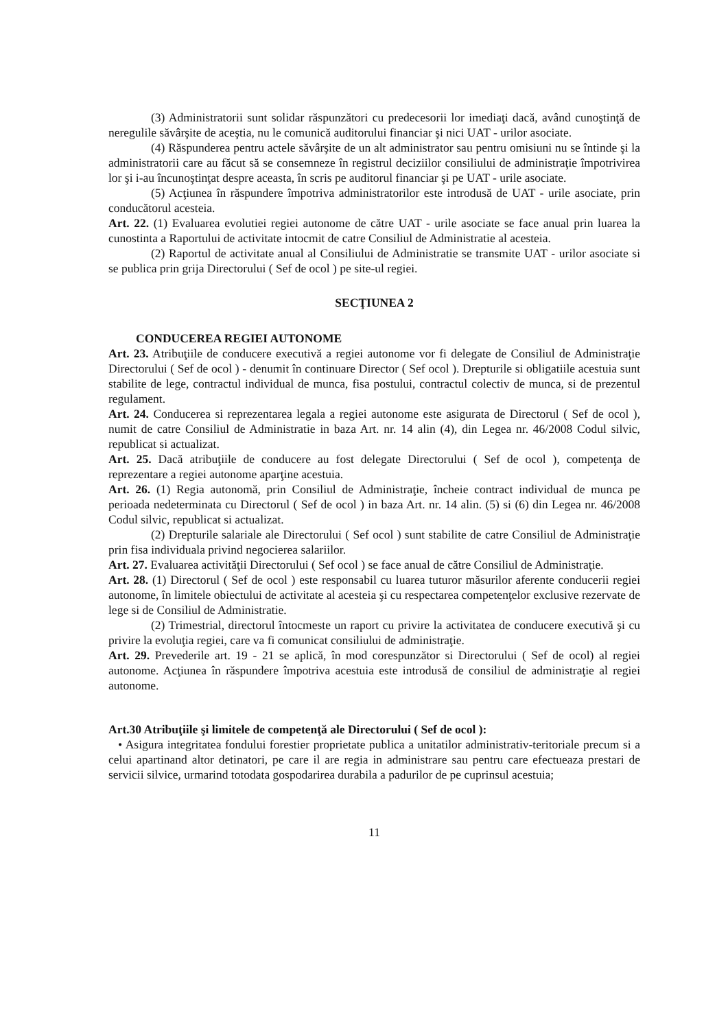(3) Administratorii sunt solidar răspunzători cu predecesorii lor imediaţi dacă, având cunoştinţă de neregulile săvârşite de aceştia, nu le comunică auditorului financiar şi nici UAT - urilor asociate.
(4) Răspunderea pentru actele săvârşite de un alt administrator sau pentru omisiuni nu se întinde şi la administratorii care au făcut să se consemneze în registrul deciziilor consiliului de administraţie împotrivirea lor şi i-au încunoştinţat despre aceasta, în scris pe auditorul financiar şi pe UAT - urile asociate.
(5) Acţiunea în răspundere împotriva administratorilor este introdusă de UAT - urile asociate, prin conducătorul acesteia.
Art. 22. (1) Evaluarea evolutiei regiei autonome de către UAT - urile asociate se face anual prin luarea la cunostinta a Raportului de activitate intocmit de catre Consiliul de Administratie al acesteia.
(2) Raportul de activitate anual al Consiliului de Administratie se transmite UAT - urilor asociate si se publica prin grija Directorului ( Sef de ocol ) pe site-ul regiei.
SECŢIUNEA 2
CONDUCEREA REGIEI AUTONOME
Art. 23. Atribuţiile de conducere executivă a regiei autonome vor fi delegate de Consiliul de Administraţie Directorului ( Sef de ocol ) - denumit în continuare Director ( Sef ocol ). Drepturile si obligatiile acestuia sunt stabilite de lege, contractul individual de munca, fisa postului, contractul colectiv de munca, si de prezentul regulament.
Art. 24. Conducerea si reprezentarea legala a regiei autonome este asigurata de Directorul ( Sef de ocol ), numit de catre Consiliul de Administratie in baza Art. nr. 14 alin (4), din Legea nr. 46/2008 Codul silvic, republicat si actualizat.
Art. 25. Dacă atribuţiile de conducere au fost delegate Directorului ( Sef de ocol ), competenţa de reprezentare a regiei autonome aparţine acestuia.
Art. 26. (1) Regia autonomă, prin Consiliul de Administraţie, încheie contract individual de munca pe perioada nedeterminata cu Directorul ( Sef de ocol ) in baza Art. nr. 14 alin. (5) si (6) din Legea nr. 46/2008 Codul silvic, republicat si actualizat.
(2) Drepturile salariale ale Directorului ( Sef ocol ) sunt stabilite de catre Consiliul de Administraţie prin fisa individuala privind negocierea salariilor.
Art. 27. Evaluarea activităţii Directorului ( Sef ocol ) se face anual de către Consiliul de Administraţie.
Art. 28. (1) Directorul ( Sef de ocol ) este responsabil cu luarea tuturor măsurilor aferente conducerii regiei autonome, în limitele obiectului de activitate al acesteia şi cu respectarea competenţelor exclusive rezervate de lege si de Consiliul de Administratie.
(2) Trimestrial, directorul întocmeste un raport cu privire la activitatea de conducere executivă şi cu privire la evoluţia regiei, care va fi comunicat consiliului de administraţie.
Art. 29. Prevederile art. 19 - 21 se aplică, în mod corespunzător si Directorului ( Sef de ocol) al regiei autonome. Acţiunea în răspundere împotriva acestuia este introdusă de consiliul de administraţie al regiei autonome.
Art.30 Atribuţiile şi limitele de competenţă ale Directorului ( Sef de ocol ):
• Asigura integritatea fondului forestier proprietate publica a unitatilor administrativ-teritoriale precum si a celui apartinand altor detinatori, pe care il are regia in administrare sau pentru care efectueaza prestari de servicii silvice, urmarind totodata gospodarirea durabila a padurilor de pe cuprinsul acestuia;
11